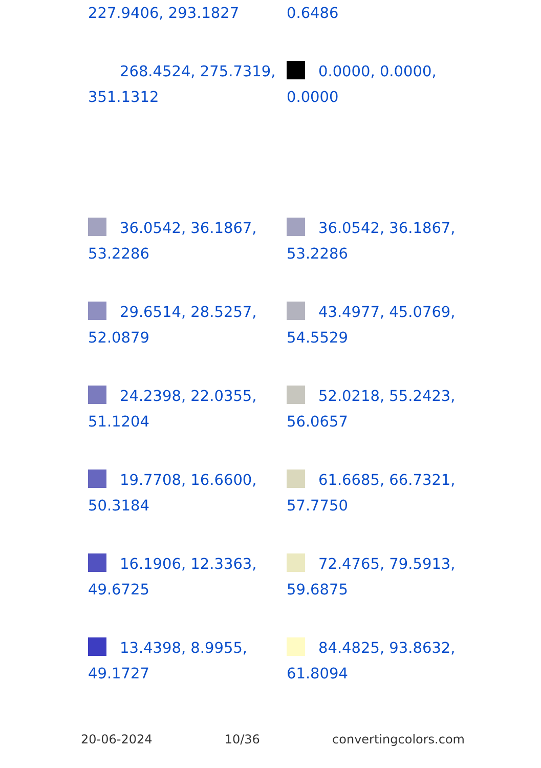227.9406, 293.1827 0.6486
268.4524, 275.7319, 351.1312
0.0000, 0.0000, 0.0000
36.0542, 36.1867, 53.2286
36.0542, 36.1867, 53.2286
29.6514, 28.5257, 52.0879
43.4977, 45.0769, 54.5529
24.2398, 22.0355, 51.1204
52.0218, 55.2423, 56.0657
19.7708, 16.6600, 50.3184
61.6685, 66.7321, 57.7750
16.1906, 12.3363, 49.6725
72.4765, 79.5913, 59.6875
13.4398, 8.9955, 49.1727
84.4825, 93.8632, 61.8094
20-06-2024 10/36 convertingcolors.com